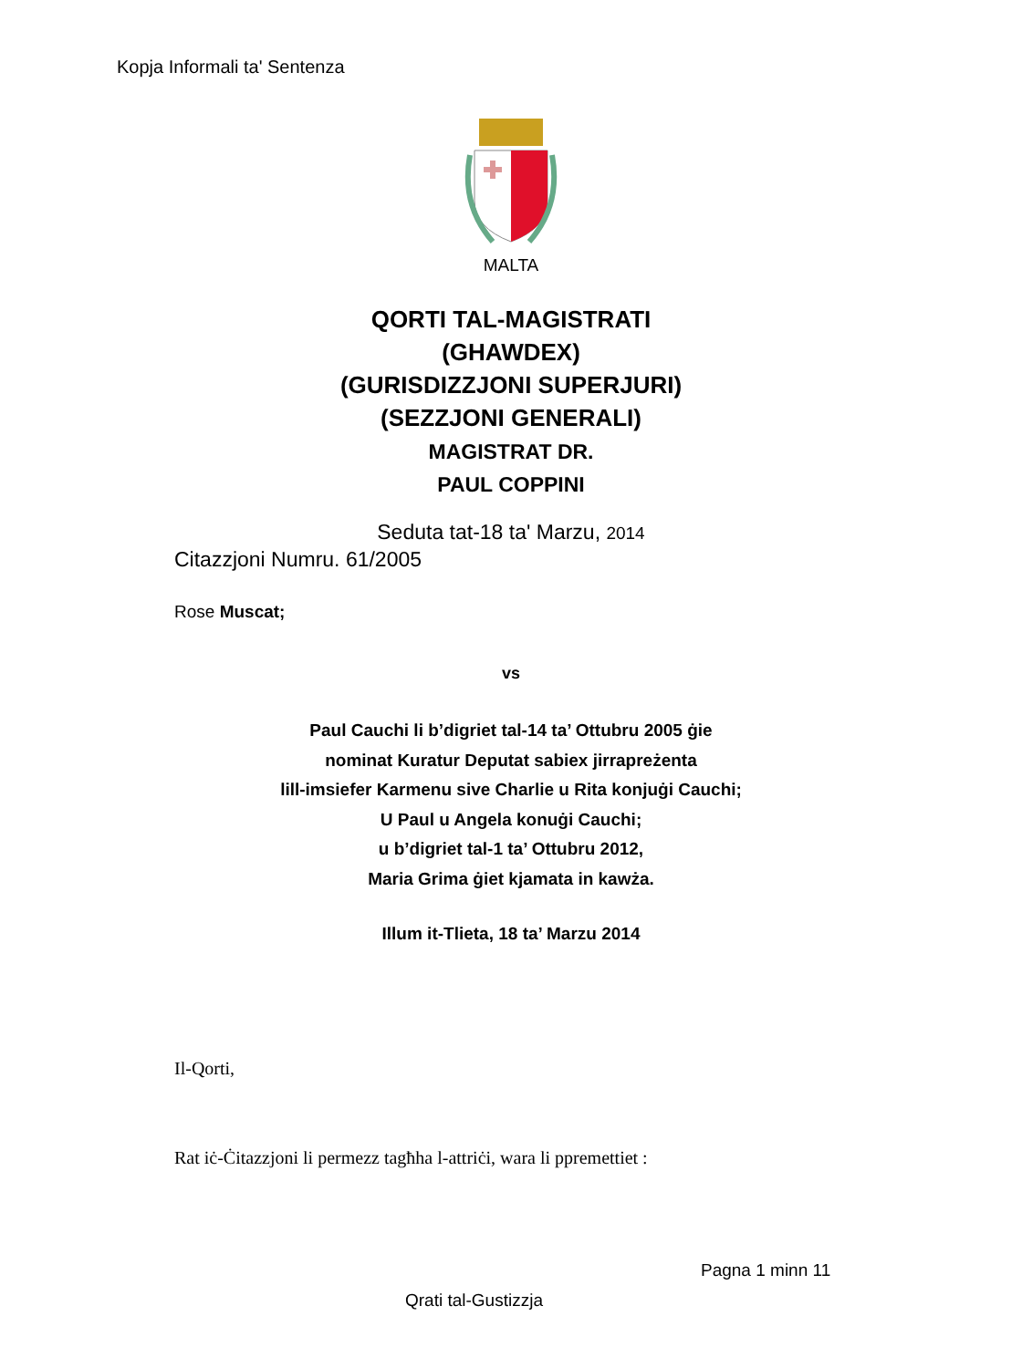Kopja Informali ta' Sentenza
MALTA
QORTI TAL-MAGISTRATI
(GHAWDEX)
(GURISDIZZJONI SUPERJURI)
(SEZZJONI GENERALI)
MAGISTRAT DR.
PAUL COPPINI
Seduta tat-18 ta' Marzu, 2014
Citazzjoni Numru. 61/2005
Rose Muscat;
vs
Paul Cauchi li b’digriet tal-14 ta’ Ottubru 2005 ġie
nominat Kuratur Deputat sabiex jirrapreżenta
lill-imsiefer Karmenu sive Charlie u Rita konjuġi Cauchi;
U Paul u Angela konuġi Cauchi;
u b’digriet tal-1 ta’ Ottubru 2012,
Maria Grima ġiet kjamata in kawża.
Illum it-Tlieta, 18 ta’ Marzu 2014
Il-Qorti,
Rat iċ-Ċitazzjoni li permezz tagħha l-attriċi, wara li ppremettiet :
Pagna 1 minn 11
Qrati tal-Gustizzja